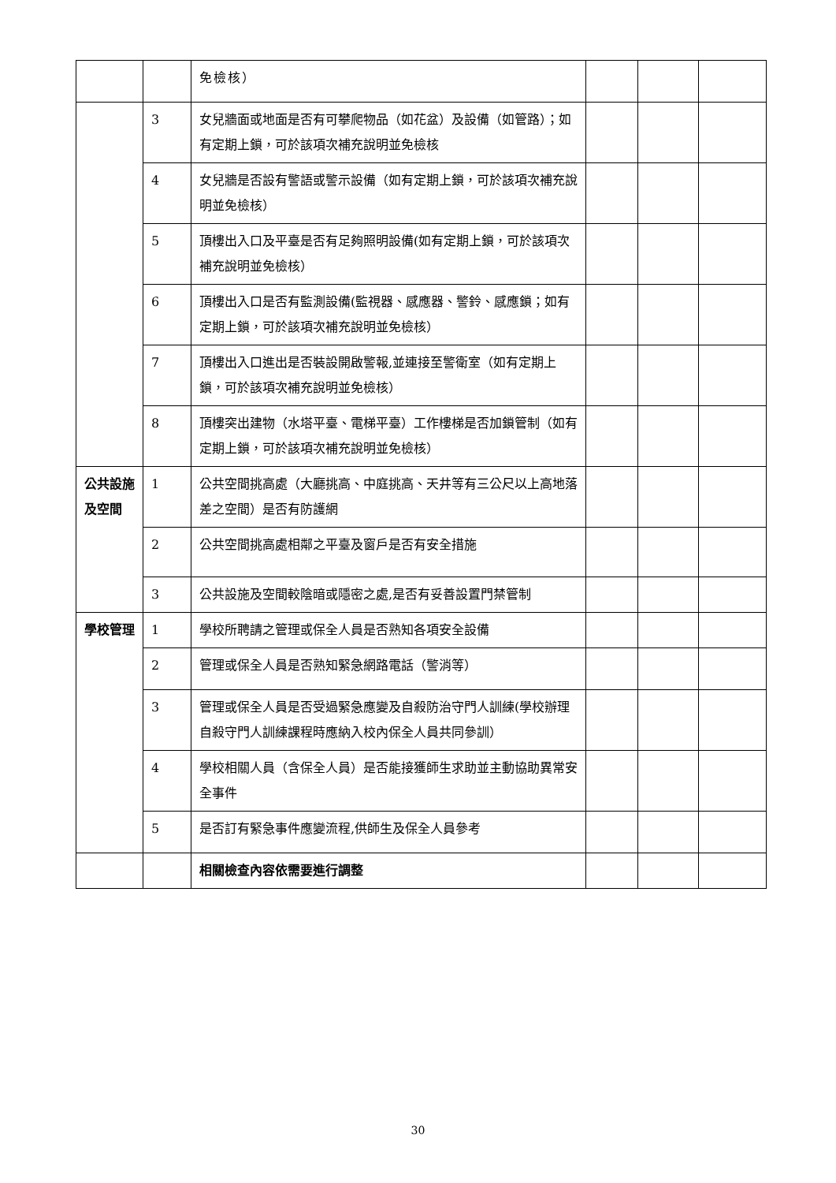| | | 免檢核） | | | |
| | 3 | 女兒牆面或地面是否有可攀爬物品（如花盆）及設備（如管路）；如有定期上鎖，可於該項次補充說明並免檢核 | | | |
| | 4 | 女兒牆是否設有警語或警示設備（如有定期上鎖，可於該項次補充說明並免檢核） | | | |
| | 5 | 頂樓出入口及平臺是否有足夠照明設備(如有定期上鎖，可於該項次補充說明並免檢核） | | | |
| | 6 | 頂樓出入口是否有監測設備(監視器、感應器、警鈴、感應鎖；如有定期上鎖，可於該項次補充說明並免檢核） | | | |
| | 7 | 頂樓出入口進出是否裝設開啟警報,並連接至警衛室（如有定期上鎖，可於該項次補充說明並免檢核） | | | |
| | 8 | 頂樓突出建物（水塔平臺、電梯平臺）工作樓梯是否加鎖管制（如有定期上鎖，可於該項次補充說明並免檢核） | | | |
| 公共設施及空間 | 1 | 公共空間挑高處（大廳挑高、中庭挑高、天井等有三公尺以上高地落差之空間）是否有防護網 | | | |
| | 2 | 公共空間挑高處相鄰之平臺及窗戶是否有安全措施 | | | |
| | 3 | 公共設施及空間較陰暗或隱密之處,是否有妥善設置門禁管制 | | | |
| 學校管理 | 1 | 學校所聘請之管理或保全人員是否熟知各項安全設備 | | | |
| | 2 | 管理或保全人員是否熟知緊急網路電話（警消等） | | | |
| | 3 | 管理或保全人員是否受過緊急應變及自殺防治守門人訓練(學校辦理自殺守門人訓練課程時應納入校內保全人員共同參訓） | | | |
| | 4 | 學校相關人員（含保全人員）是否能接獲師生求助並主動協助異常安全事件 | | | |
| | 5 | 是否訂有緊急事件應變流程,供師生及保全人員參考 | | | |
| | | 相關檢查內容依需要進行調整 | | | |
30